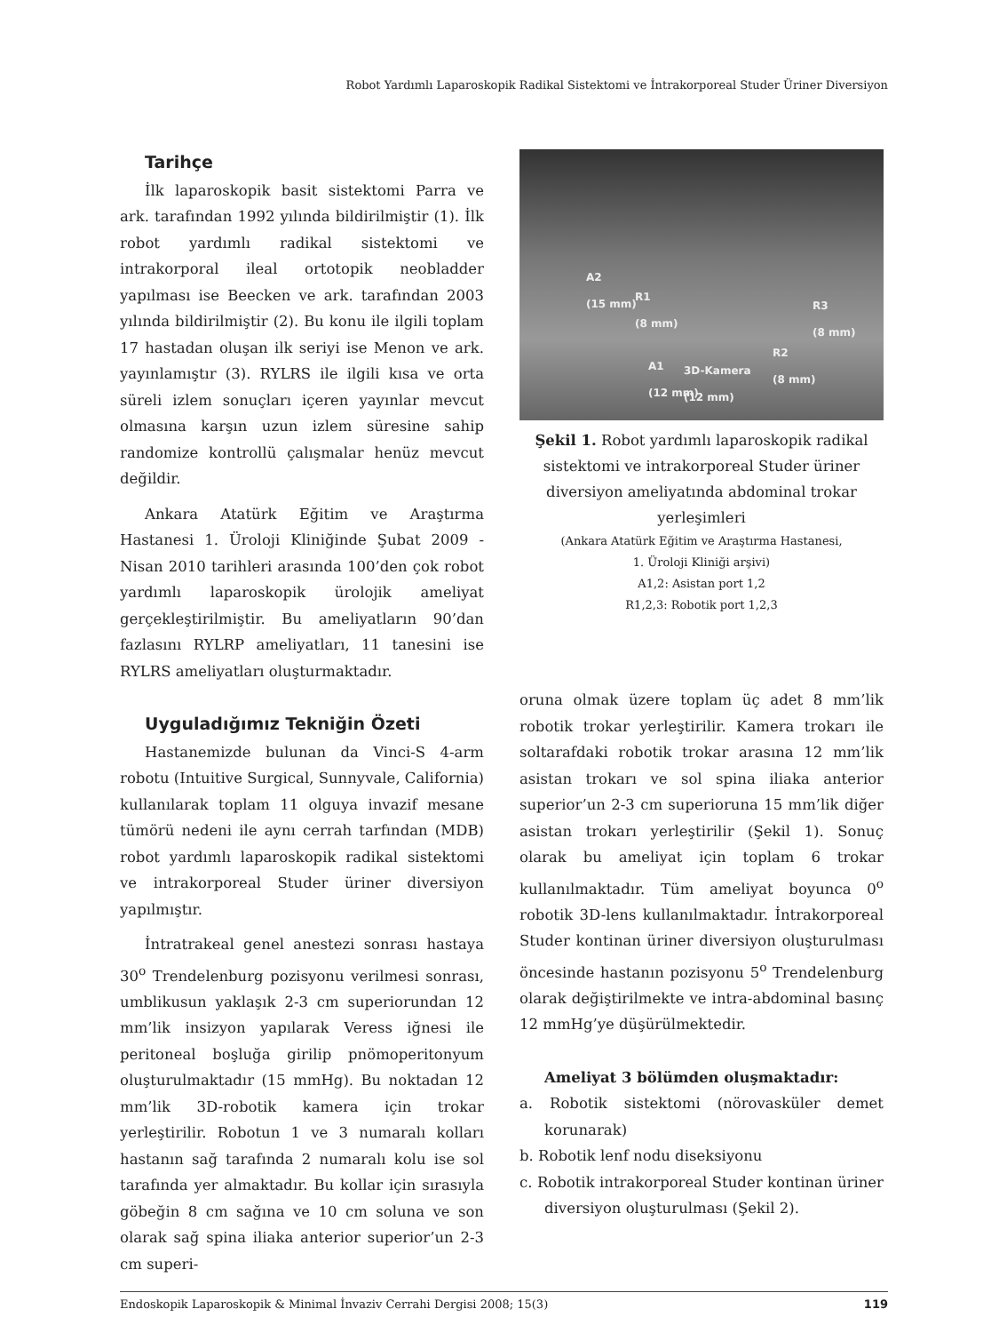Robot Yardımlı Laparoskopik Radikal Sistektomi ve İntrakorporeal Studer Üriner Diversiyon
Tarihçe
İlk laparoskopik basit sistektomi Parra ve ark. tarafından 1992 yılında bildirilmiştir (1). İlk robot yardımlı radikal sistektomi ve intrakorporal ileal ortotopik neobladder yapılması ise Beecken ve ark. tarafından 2003 yılında bildirilmiştir (2). Bu konu ile ilgili toplam 17 hastadan oluşan ilk seriyi ise Menon ve ark. yayınlamıştır (3). RYLRS ile ilgili kısa ve orta süreli izlem sonuçları içeren yayınlar mevcut olmasına karşın uzun izlem süresine sahip randomize kontrollü çalışmalar henüz mevcut değildir.
Ankara Atatürk Eğitim ve Araştırma Hastanesi 1. Üroloji Kliniğinde Şubat 2009 - Nisan 2010 tarihleri arasında 100’den çok robot yardımlı laparoskopik ürolojik ameliyat gerçekleştirilmiştir. Bu ameliyatların 90’dan fazlasını RYLRP ameliyatları, 11 tanesini ise RYLRS ameliyatları oluşturmaktadır.
Uyguladığımız Tekniğin Özeti
Hastanemizde bulunan da Vinci-S 4-arm robotu (Intuitive Surgical, Sunnyvale, California) kullanılarak toplam 11 olguya invazif mesane tümörü nedeni ile aynı cerrah tarfından (MDB) robot yardımlı laparoskopik radikal sistektomi ve intrakorporeal Studer üriner diversiyon yapılmıştır.
İntratrakeal genel anestezi sonrası hastaya 30<sup>o</sup> Trendelenburg pozisyonu verilmesi sonrası, umblikusun yaklaşık 2-3 cm superiorundan 12 mm’lik insizyon yapılarak Veress iğnesi ile peritoneal boşluğa girilip pnömoperitonyum oluşturulmaktadır (15 mmHg). Bu noktadan 12 mm’lik 3D-robotik kamera için trokar yerleştirilir. Robotun 1 ve 3 numaralı kolları hastanın sağ tarafında 2 numaralı kolu ise sol tarafında yer almaktadır. Bu kollar için sırasıyla göbeğin 8 cm sağına ve 10 cm soluna ve son olarak sağ spina iliaka anterior superior’un 2-3 cm superi-
A2
(15 mm)
R1
(8 mm) R3
(8 mm)
A1
(12 mm)
3D-Kamera
(12 mm)
R2
(8 mm)
Şekil 1. Robot yardımlı laparoskopik radikal sistektomi ve intrakorporeal Studer üriner diversiyon ameliyatında abdominal trokar yerleşimleri
(Ankara Atatürk Eğitim ve Araştırma Hastanesi,
1. Üroloji Kliniği arşivi)
A1,2: Asistan port 1,2
R1,2,3: Robotik port 1,2,3
oruna olmak üzere toplam üç adet 8 mm’lik robotik trokar yerleştirilir. Kamera trokarı ile soltarafdaki robotik trokar arasına 12 mm’lik asistan trokarı ve sol spina iliaka anterior superior’un 2-3 cm superioruna 15 mm’lik diğer asistan trokarı yerleştirilir (Şekil 1). Sonuç olarak bu ameliyat için toplam 6 trokar kullanılmaktadır. Tüm ameliyat boyunca 0<sup>o</sup> robotik 3D-lens kullanılmaktadır. İntrakorporeal Studer kontinan üriner diversiyon oluşturulması öncesinde hastanın pozisyonu 5<sup>o</sup> Trendelenburg olarak değiştirilmekte ve intra-abdominal basınç 12 mmHg’ye düşürülmektedir.
Ameliyat 3 bölümden oluşmaktadır:
a. Robotik sistektomi (nörovasküler demet korunarak)
b. Robotik lenf nodu diseksiyonu
c. Robotik intrakorporeal Studer kontinan üriner diversiyon oluşturulması (Şekil 2).
Endoskopik Laparoskopik & Minimal İnvaziv Cerrahi Dergisi 2008; 15(3) 119